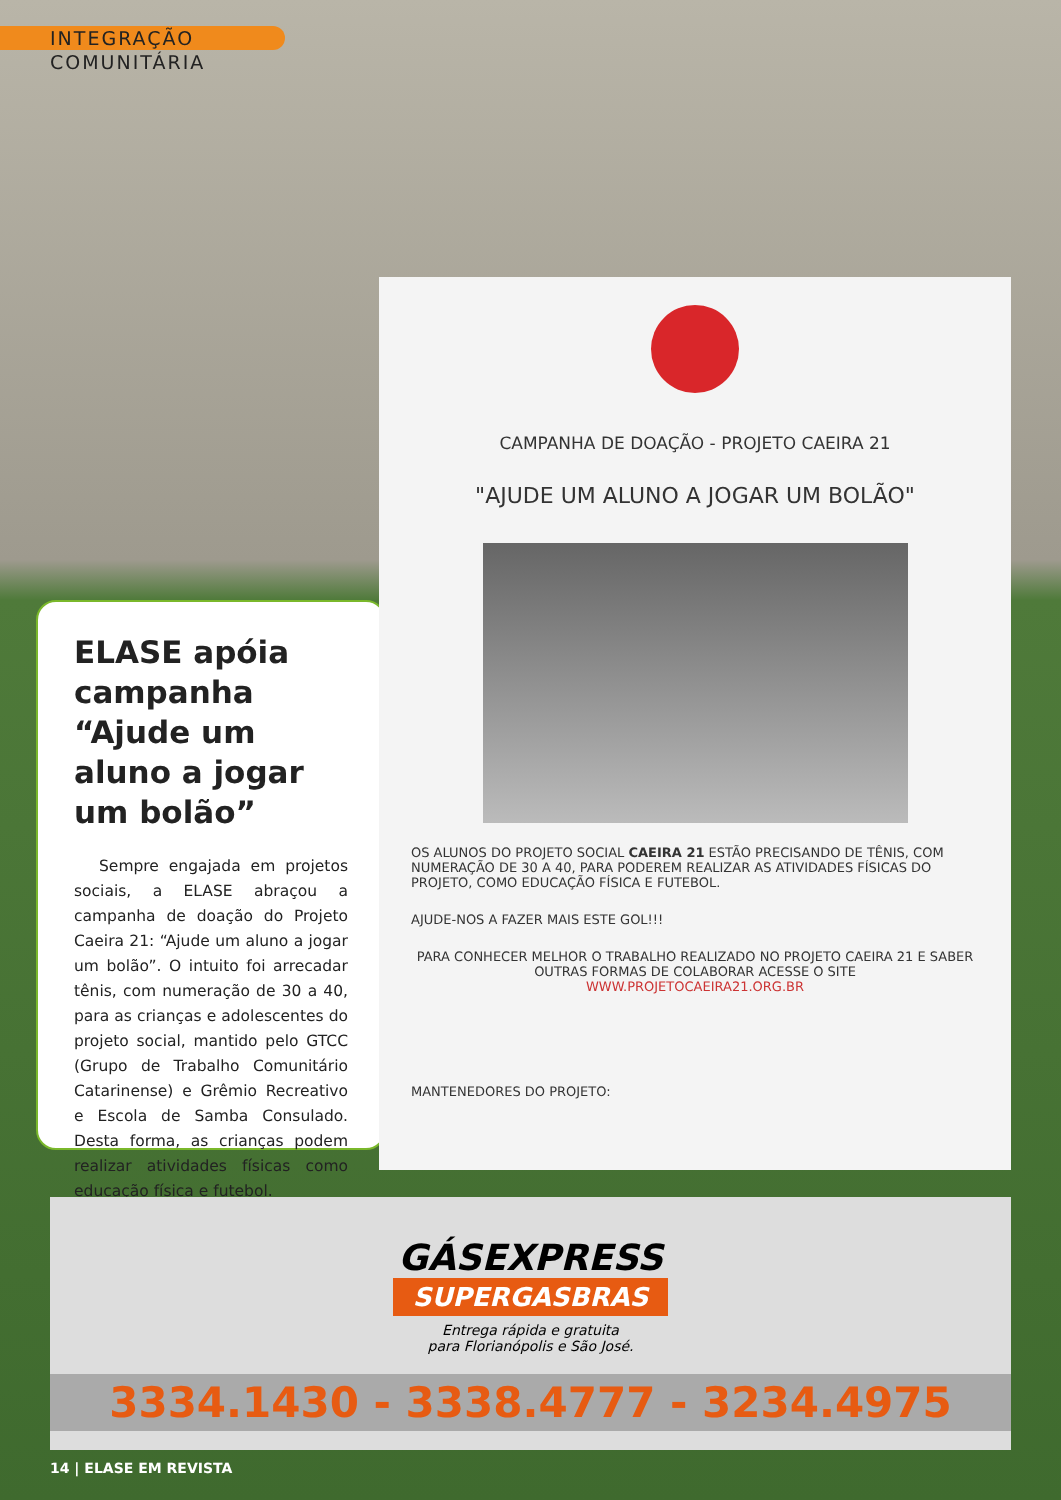INTEGRAÇÃO COMUNITÁRIA
ELASE apóia campanha “Ajude um aluno a jogar um bolão”
Sempre engajada em projetos sociais, a ELASE abraçou a campanha de doação do Projeto Caeira 21: “Ajude um aluno a jogar um bolão”. O intuito foi arrecadar tênis, com numeração de 30 a 40, para as crianças e adolescentes do projeto social, mantido pelo GTCC (Grupo de Trabalho Comunitário Catarinense) e Grêmio Recreativo e Escola de Samba Consulado. Desta forma, as crianças podem realizar atividades físicas como educação física e futebol.
CAMPANHA DE DOAÇÃO - PROJETO CAEIRA 21
"AJUDE UM ALUNO A JOGAR UM BOLÃO"
OS ALUNOS DO PROJETO SOCIAL CAEIRA 21 ESTÃO PRECISANDO DE TÊNIS, COM NUMERAÇÃO DE 30 A 40, PARA PODEREM REALIZAR AS ATIVIDADES FÍSICAS DO PROJETO, COMO EDUCAÇÃO FÍSICA E FUTEBOL.
AJUDE-NOS A FAZER MAIS ESTE GOL!!!
PARA CONHECER MELHOR O TRABALHO REALIZADO NO PROJETO CAEIRA 21 E SABER OUTRAS FORMAS DE COLABORAR ACESSE O SITE
WWW.PROJETOCAEIRA21.ORG.BR
MANTENEDORES DO PROJETO:
GÁSEXPRESS
SUPERGASBRAS
Entrega rápida e gratuita
para Florianópolis e São José.
3334.1430 - 3338.4777 - 3234.4975
14 | ELASE EM REVISTA